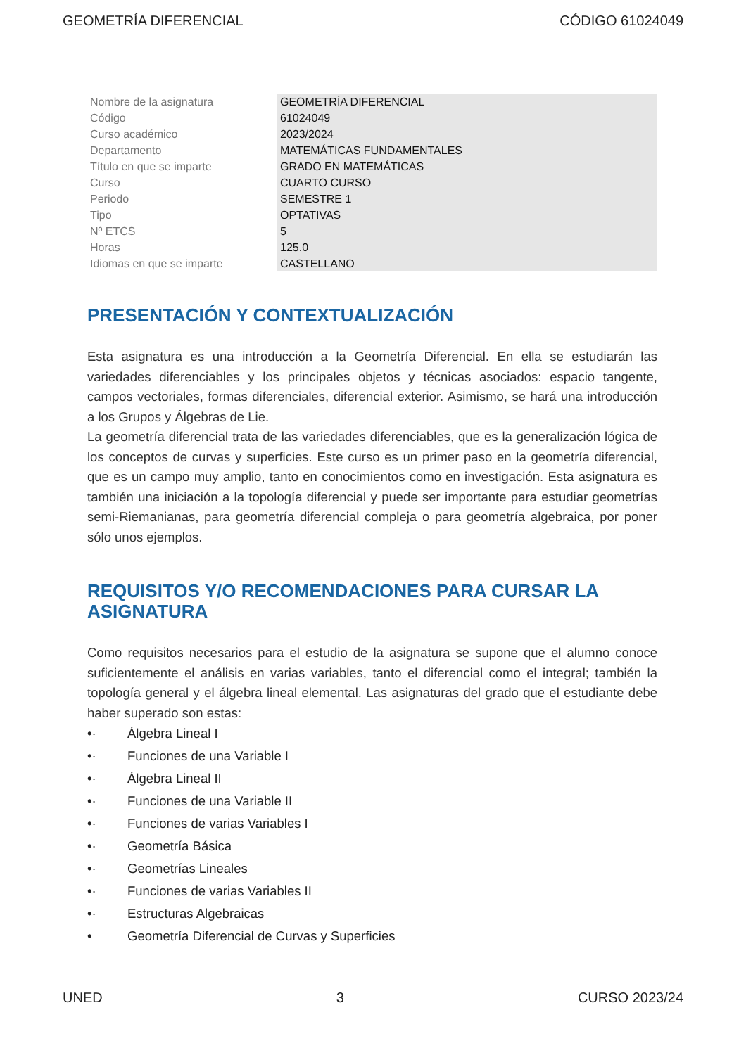GEOMETRÍA DIFERENCIAL CÓDIGO 61024049
| Nombre de la asignatura | GEOMETRÍA DIFERENCIAL |
| Código | 61024049 |
| Curso académico | 2023/2024 |
| Departamento | MATEMÁTICAS FUNDAMENTALES |
| Título en que se imparte | GRADO EN MATEMÁTICAS |
| Curso | CUARTO CURSO |
| Periodo | SEMESTRE 1 |
| Tipo | OPTATIVAS |
| Nº ETCS | 5 |
| Horas | 125.0 |
| Idiomas en que se imparte | CASTELLANO |
PRESENTACIÓN Y CONTEXTUALIZACIÓN
Esta asignatura es una introducción a la Geometría Diferencial. En ella se estudiarán las variedades diferenciables y los principales objetos y técnicas asociados: espacio tangente, campos vectoriales, formas diferenciales, diferencial exterior. Asimismo, se hará una introducción a los Grupos y Álgebras de Lie.
La geometría diferencial trata de las variedades diferenciables, que es la generalización lógica de los conceptos de curvas y superficies. Este curso es un primer paso en la geometría diferencial, que es un campo muy amplio, tanto en conocimientos como en investigación. Esta asignatura es también una iniciación a la topología diferencial y puede ser importante para estudiar geometrías semi-Riemanianas, para geometría diferencial compleja o para geometría algebraica, por poner sólo unos ejemplos.
REQUISITOS Y/O RECOMENDACIONES PARA CURSAR LA ASIGNATURA
Como requisitos necesarios para el estudio de la asignatura se supone que el alumno conoce suficientemente el análisis en varias variables, tanto el diferencial como el integral; también la topología general y el álgebra lineal elemental. Las asignaturas del grado que el estudiante debe haber superado son estas:
•· Álgebra Lineal I
•· Funciones de una Variable I
•· Álgebra Lineal II
•· Funciones de una Variable II
•· Funciones de varias Variables I
•· Geometría Básica
•· Geometrías Lineales
•· Funciones de varias Variables II
•· Estructuras Algebraicas
• Geometría Diferencial de Curvas y Superficies
UNED 3 CURSO 2023/24